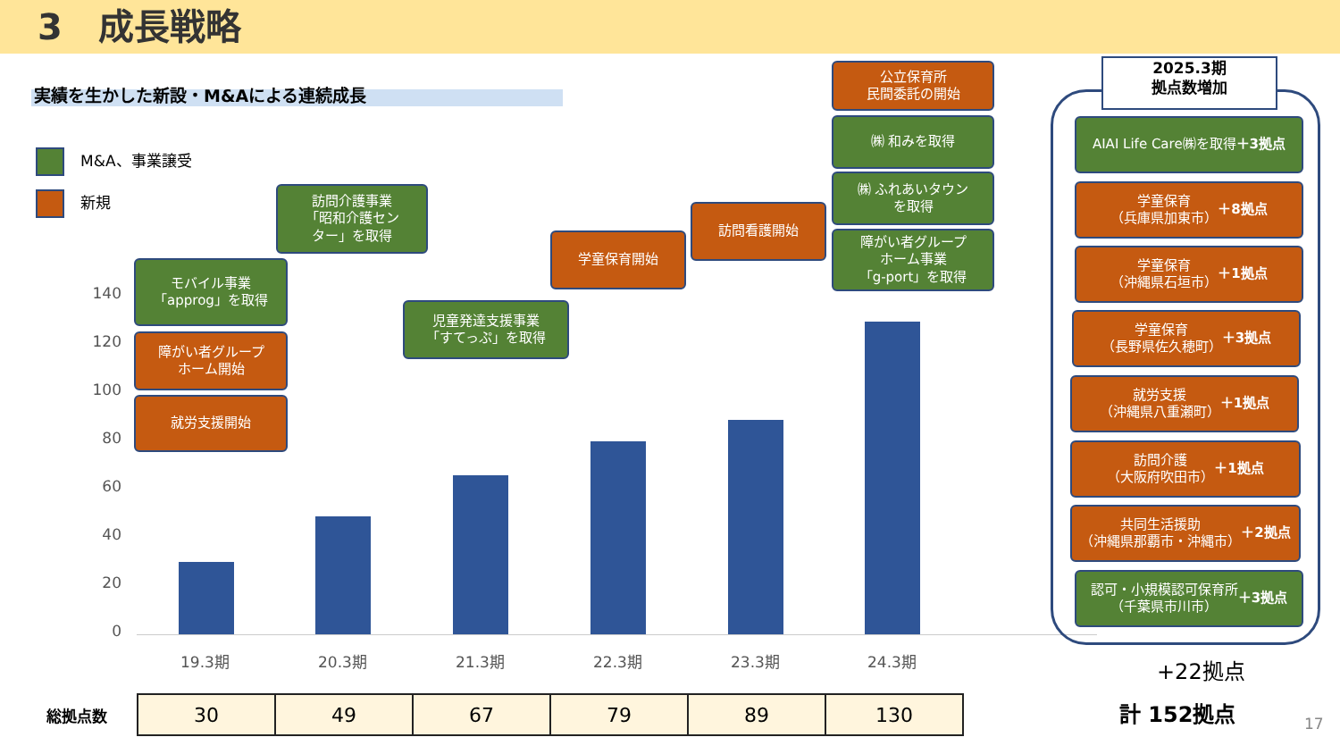3　成長戦略
実績を生かした新設・M&Aによる連続成長
M&A、事業譲受
新規
140
120
100
80
60
40
20
0
19.3期 20.3期 21.3期 22.3期 23.3期 24.3期
モバイル事業
「approg」を取得
障がい者グループ
ホーム開始
就労支援開始
訪問介護事業
「昭和介護セン
ター」を取得
児童発達支援事業
「すてっぷ」を取得
学童保育開始
訪問看護開始
公立保育所
民間委託の開始
㈱ 和みを取得
㈱ ふれあいタウン
を取得
障がい者グループ
ホーム事業
「g-port」を取得
2025.3期
拠点数増加
AIAI Life Care㈱を取得
＋3拠点
学童保育
（兵庫県加東市）
＋8拠点
学童保育
（沖縄県石垣市）
＋1拠点
学童保育
（長野県佐久穂町）
＋3拠点
就労支援
（沖縄県八重瀬町）
＋1拠点
訪問介護
（大阪府吹田市）
＋1拠点
共同生活援助
（沖縄県那覇市・沖縄市）
＋2拠点
認可・小規模認可保育所
（千葉県市川市）
＋3拠点
+22拠点
計 152拠点
総拠点数
| 30 | 49 | 67 | 79 | 89 | 130 |
17